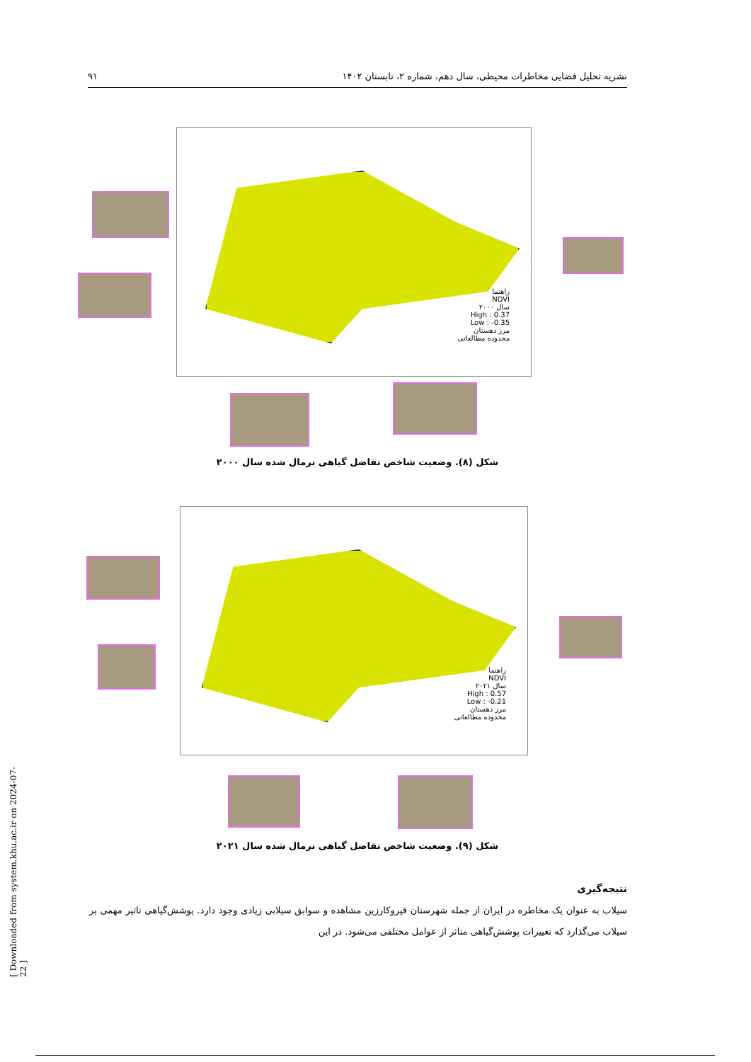نشریه تحلیل فضایی مخاطرات محیطی، سال دهم، شماره ۲، تابستان ۱۴۰۲ ۹۱
راهنما
NDVI
سال ۲۰۰۰
High : 0.37
Low : -0.35
مرز دهستان
محدوده مطالعاتی
شکل (۸). وضعیت شاخص تفاضل گیاهی نرمال شده سال ۲۰۰۰
راهنما
NDVI
سال ۲۰۲۱
High : 0.57
Low : -0.21
مرز دهستان
محدوده مطالعاتی
شکل (۹). وضعیت شاخص تفاضل گیاهی نرمال شده سال ۲۰۲۱
نتیجه‌گیری
سیلاب به عنوان یک مخاطره در ایران از جمله شهرستان قیروکارزین مشاهده و سوابق سیلابی زیادی وجود دارد. پوشش‌گیاهی تاثیر مهمی بر سیلاب می‌گذارد که تغییرات پوشش‌گیاهی متاثر از عوامل مختلفی می‌شود. در این
[ Downloaded from system.khu.ac.ir on 2024-07-22 ]